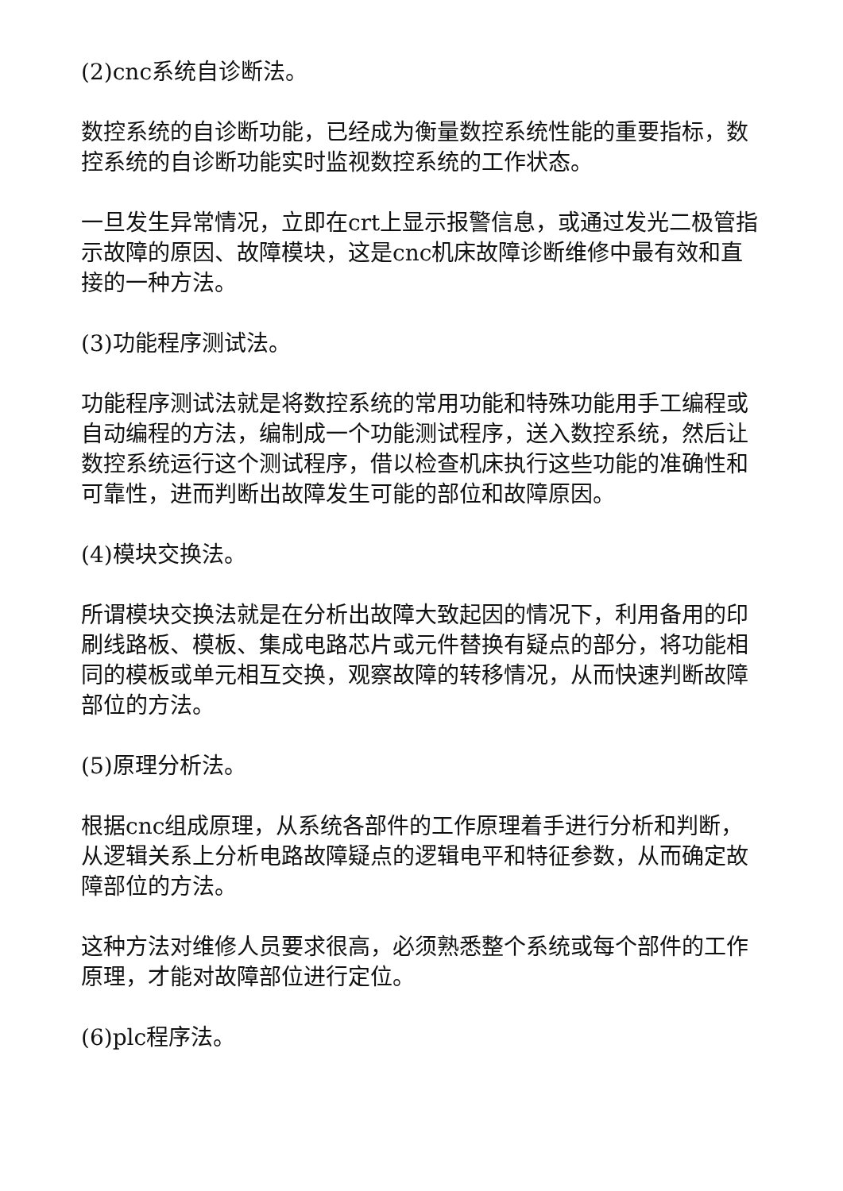(2)cnc系统自诊断法。
数控系统的自诊断功能，已经成为衡量数控系统性能的重要指标，数控系统的自诊断功能实时监视数控系统的工作状态。
一旦发生异常情况，立即在crt上显示报警信息，或通过发光二极管指示故障的原因、故障模块，这是cnc机床故障诊断维修中最有效和直接的一种方法。
(3)功能程序测试法。
功能程序测试法就是将数控系统的常用功能和特殊功能用手工编程或自动编程的方法，编制成一个功能测试程序，送入数控系统，然后让数控系统运行这个测试程序，借以检查机床执行这些功能的准确性和可靠性，进而判断出故障发生可能的部位和故障原因。
(4)模块交换法。
所谓模块交换法就是在分析出故障大致起因的情况下，利用备用的印刷线路板、模板、集成电路芯片或元件替换有疑点的部分，将功能相同的模板或单元相互交换，观察故障的转移情况，从而快速判断故障部位的方法。
(5)原理分析法。
根据cnc组成原理，从系统各部件的工作原理着手进行分析和判断，从逻辑关系上分析电路故障疑点的逻辑电平和特征参数，从而确定故障部位的方法。
这种方法对维修人员要求很高，必须熟悉整个系统或每个部件的工作原理，才能对故障部位进行定位。
(6)plc程序法。